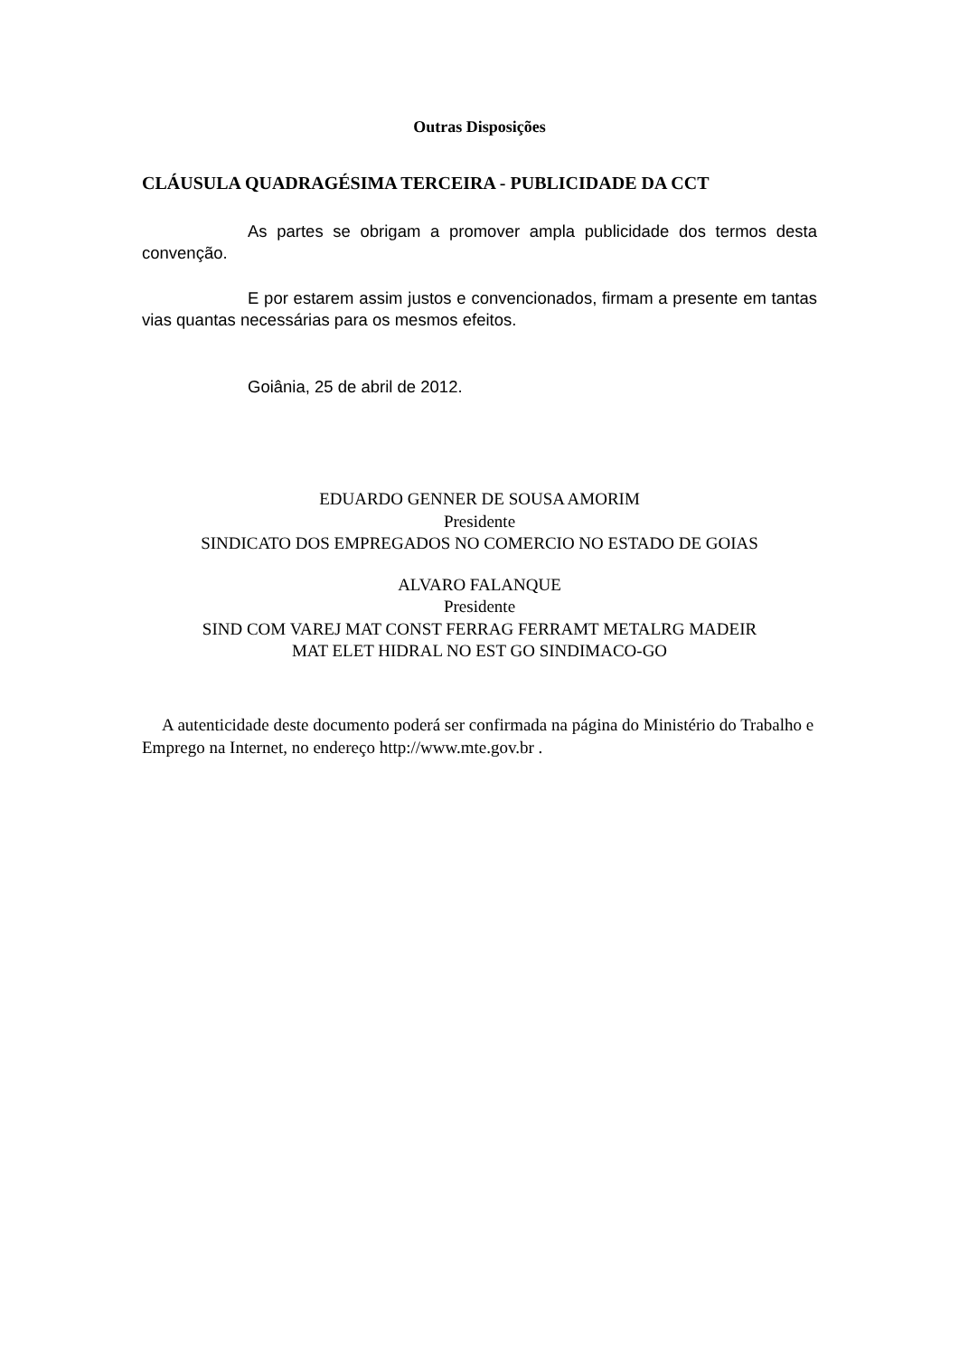Outras Disposições
CLÁUSULA QUADRAGÉSIMA TERCEIRA - PUBLICIDADE DA CCT
As partes se obrigam a promover ampla publicidade dos termos desta convenção.
E por estarem assim justos e convencionados, firmam a presente em tantas vias quantas necessárias para os mesmos efeitos.
Goiânia, 25 de abril de 2012.
EDUARDO GENNER DE SOUSA AMORIM
Presidente
SINDICATO DOS EMPREGADOS NO COMERCIO NO ESTADO DE GOIAS
ALVARO FALANQUE
Presidente
SIND COM VAREJ MAT CONST FERRAG FERRAMT METALRG MADEIR
MAT ELET HIDRAL NO EST GO SINDIMACO-GO
A autenticidade deste documento poderá ser confirmada na página do Ministério do Trabalho e Emprego na Internet, no endereço http://www.mte.gov.br .